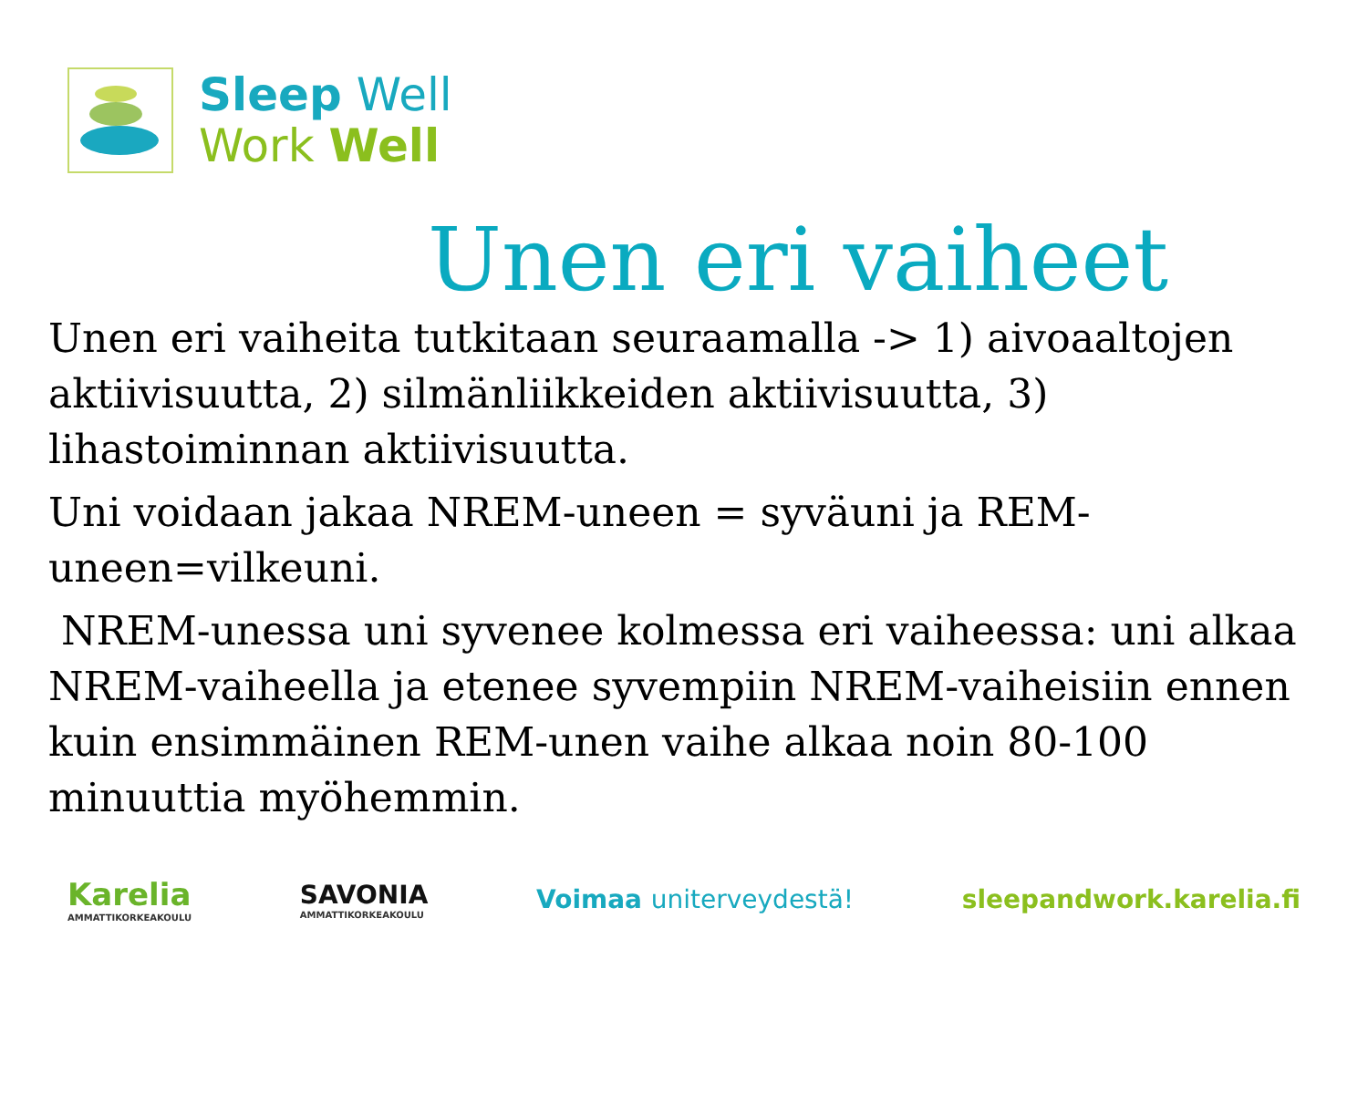Sleep Well
Work Well
Unen eri vaiheet
Unen eri vaiheita tutkitaan seuraamalla -> 1) aivoaaltojen aktiivisuutta, 2) silmänliikkeiden aktiivisuutta, 3) lihastoiminnan aktiivisuutta.
Uni voidaan jakaa NREM-uneen = syväuni ja REM-uneen=vilkeuni.
NREM-unessa uni syvenee kolmessa eri vaiheessa: uni alkaa NREM-vaiheella ja etenee syvempiin NREM-vaiheisiin ennen kuin ensimmäinen REM-unen vaihe alkaa noin 80-100 minuuttia myöhemmin.
Karelia
AMMATTIKORKEAKOULU
SAVONIA
AMMATTIKORKEAKOULU
Voimaa uniterveydestä! sleepandwork.karelia.fi